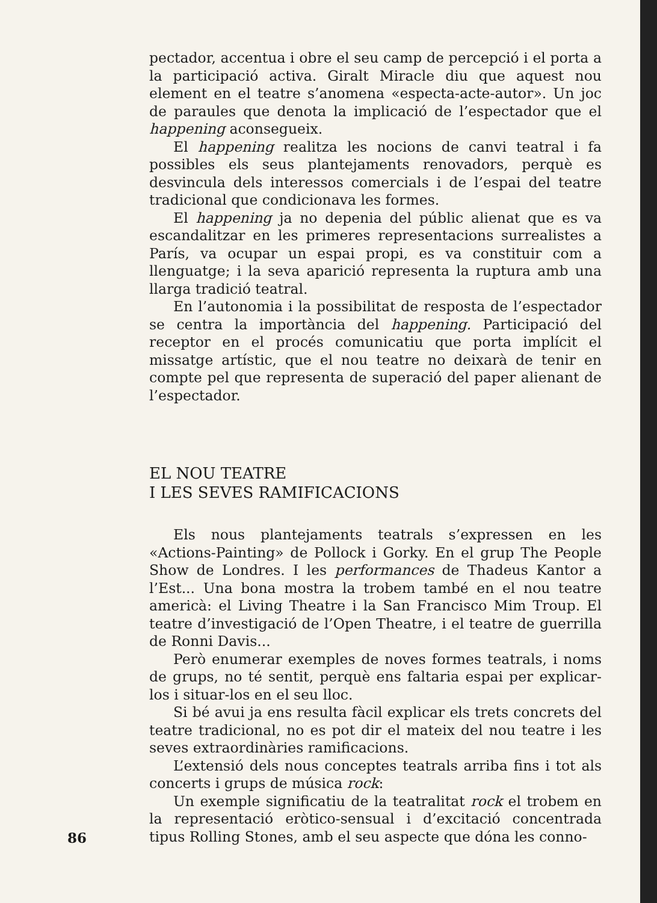pectador, accentua i obre el seu camp de percepció i el porta a la participació activa. Giralt Miracle diu que aquest nou element en el teatre s’anomena «especta-acte-autor». Un joc de paraules que denota la implicació de l’espectador que el happening aconsegueix.
El happening realitza les nocions de canvi teatral i fa possibles els seus plantejaments renovadors, perquè es desvincula dels interessos comercials i de l’espai del teatre tradicional que condicionava les formes.
El happening ja no depenia del públic alienat que es va escandalitzar en les primeres representacions surrealistes a París, va ocupar un espai propi, es va constituir com a llenguatge; i la seva aparició representa la ruptura amb una llarga tradició teatral.
En l’autonomia i la possibilitat de resposta de l’espectador se centra la importància del happening. Participació del receptor en el procés comunicatiu que porta implícit el missatge artístic, que el nou teatre no deixarà de tenir en compte pel que representa de superació del paper alienant de l’espectador.
EL NOU TEATRE
I LES SEVES RAMIFICACIONS
Els nous plantejaments teatrals s’expressen en les «Actions-Painting» de Pollock i Gorky. En el grup The People Show de Londres. I les performances de Thadeus Kantor a l’Est... Una bona mostra la trobem també en el nou teatre americà: el Living Theatre i la San Francisco Mim Troup. El teatre d’investigació de l’Open Theatre, i el teatre de guerrilla de Ronni Davis...
Però enumerar exemples de noves formes teatrals, i noms de grups, no té sentit, perquè ens faltaria espai per explicar-los i situar-los en el seu lloc.
Si bé avui ja ens resulta fàcil explicar els trets concrets del teatre tradicional, no es pot dir el mateix del nou teatre i les seves extraordinàries ramificacions.
L’extensió dels nous conceptes teatrals arriba fins i tot als concerts i grups de música rock:
Un exemple significatiu de la teatralitat rock el trobem en la representació eròtico-sensual i d’excitació concentrada tipus Rolling Stones, amb el seu aspecte que dóna les conno-
86